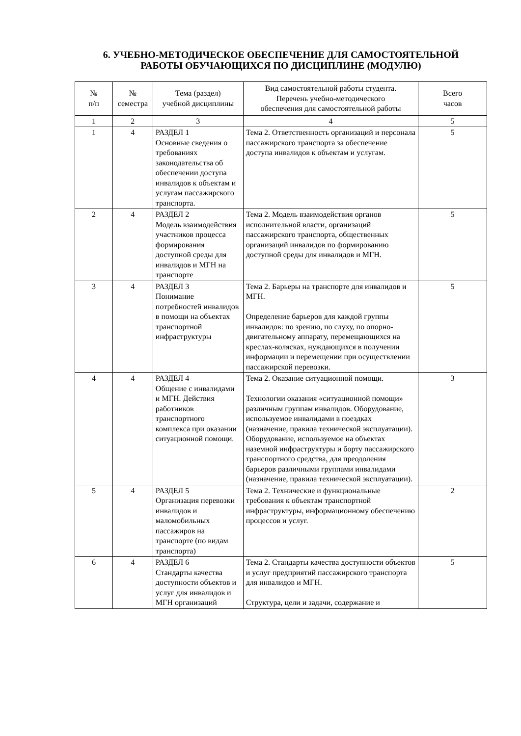6. УЧЕБНО-МЕТОДИЧЕСКОЕ ОБЕСПЕЧЕНИЕ ДЛЯ САМОСТОЯТЕЛЬНОЙ
РАБОТЫ ОБУЧАЮЩИХСЯ ПО ДИСЦИПЛИНЕ (МОДУЛЮ)
| № п/п | № семестра | Тема (раздел) учебной дисциплины | Вид самостоятельной работы студента. Перечень учебно-методического обеспечения для самостоятельной работы | Всего часов |
| --- | --- | --- | --- | --- |
| 1 | 2 | 3 | 4 | 5 |
| 1 | 4 | РАЗДЕЛ 1 Основные сведения о требованиях законодательства об обеспечении доступа инвалидов к объектам и услугам пассажирского транспорта. | Тема 2. Ответственность организаций и персонала пассажирского транспорта за обеспечение доступа инвалидов к объектам и услугам. | 5 |
| 2 | 4 | РАЗДЕЛ 2 Модель взаимодействия участников процесса формирования доступной среды для инвалидов и МГН на транспорте | Тема 2. Модель взаимодействия органов исполнительной власти, организаций пассажирского транспорта, общественных организаций инвалидов по формированию доступной среды для инвалидов и МГН. | 5 |
| 3 | 4 | РАЗДЕЛ 3 Понимание потребностей инвалидов в помощи на объектах транспортной инфраструктуры | Тема 2. Барьеры на транспорте для инвалидов и МГН. Определение барьеров для каждой группы инвалидов: по зрению, по слуху, по опорно-двигательному аппарату, перемещающихся на креслах-колясках, нуждающихся в получении информации и перемещении при осуществлении пассажирской перевозки. | 5 |
| 4 | 4 | РАЗДЕЛ 4 Общение с инвалидами и МГН. Действия работников транспортного комплекса при оказании ситуационной помощи. | Тема 2. Оказание ситуационной помощи. Технологии оказания «ситуационной помощи» различным группам инвалидов. Оборудование, используемое инвалидами в поездках (назначение, правила технической эксплуатации). Оборудование, используемое на объектах наземной инфраструктуры и борту пассажирского транспортного средства, для преодоления барьеров различными группами инвалидами (назначение, правила технической эксплуатации). | 3 |
| 5 | 4 | РАЗДЕЛ 5 Организация перевозки инвалидов и маломобильных пассажиров на транспорте (по видам транспорта) | Тема 2. Технические и функциональные требования к объектам транспортной инфраструктуры, информационному обеспечению процессов и услуг. | 2 |
| 6 | 4 | РАЗДЕЛ 6 Стандарты качества доступности объектов и услуг для инвалидов и МГН организаций | Тема 2. Стандарты качества доступности объектов и услуг предприятий пассажирского транспорта для инвалидов и МГН. Структура, цели и задачи, содержание и | 5 |